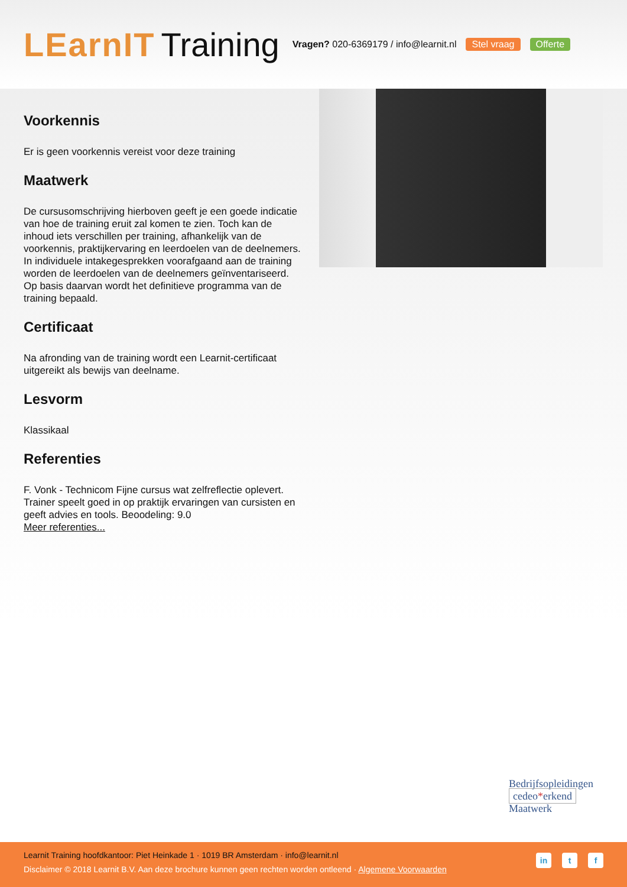LEarnIT Training
Vragen? 020-6369179 / info@learnit.nl
Stel vraag Offerte
Voorkennis
Er is geen voorkennis vereist voor deze training
Maatwerk
De cursusomschrijving hierboven geeft je een goede indicatie van hoe de training eruit zal komen te zien. Toch kan de inhoud iets verschillen per training, afhankelijk van de voorkennis, praktijkervaring en leerdoelen van de deelnemers. In individuele intakegesprekken voorafgaand aan de training worden de leerdoelen van de deelnemers geïnventariseerd. Op basis daarvan wordt het definitieve programma van de training bepaald.
Certificaat
Na afronding van de training wordt een Learnit-certificaat uitgereikt als bewijs van deelname.
Lesvorm
Klassikaal
Referenties
F. Vonk - Technicom Fijne cursus wat zelfreflectie oplevert. Trainer speelt goed in op praktijk ervaringen van cursisten en geeft advies en tools. Beoodeling: 9.0
Meer referenties...
Bedrijfsopleidingen
cedeo*erkend
Maatwerk
Learnit Training hoofdkantoor: Piet Heinkade 1 · 1019 BR Amsterdam · info@learnit.nl
Disclaimer © 2018 Learnit B.V. Aan deze brochure kunnen geen rechten worden ontleend · Algemene Voorwaarden
in t f